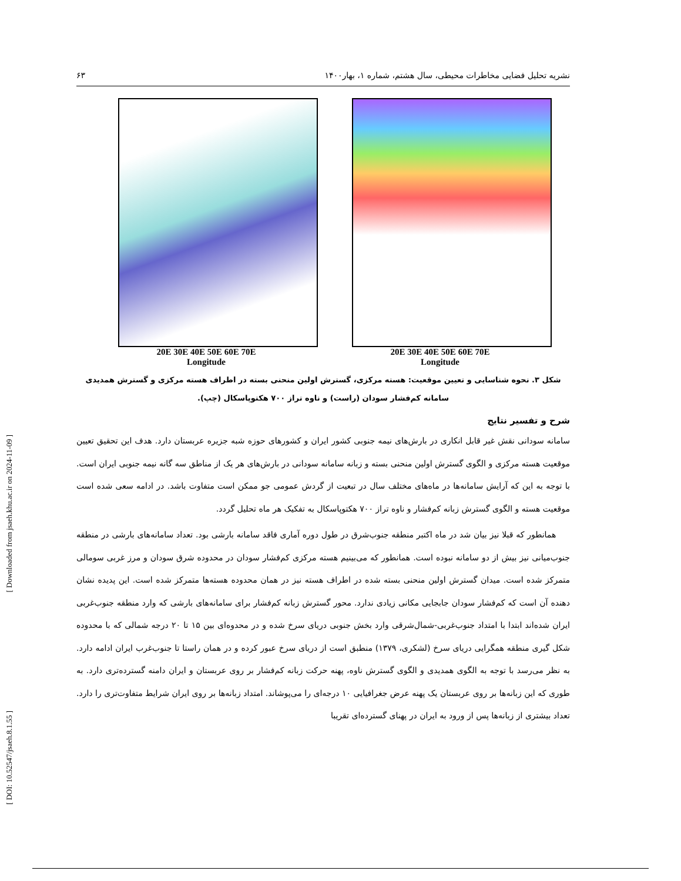[ Downloaded from jsaeh.khu.ac.ir on 2024-11-09 ]
[ DOI: 10.52547/jsaeh.8.1.55 ]
نشریه تحلیل فضایی مخاطرات محیطی، سال هشتم، شماره ۱، بهار۱۴۰۰ ۶۳
20E 30E 40E 50E 60E 70E
Longitude
20E 30E 40E 50E 60E 70E
Longitude
شکل ۳. نحوه شناسایی و تعیین موقعیت: هسته مرکزی، گسترش اولین منحنی بسته در اطراف هسته مرکزی و گسترش همدیدی
سامانه کم‌فشار سودان (راست) و ناوه تراز ۷۰۰ هکتوپاسکال (چپ).
شرح و تفسیر نتایج
سامانه سودانی نقش غیر قابل انکاری در بارش‌های نیمه جنوبی کشور ایران و کشورهای حوزه شبه جزیره عربستان دارد. هدف این تحقیق تعیین موقعیت هسته مرکزی و الگوی گسترش اولین منحنی بسته و زبانه سامانه سودانی در بارش‌های هر یک از مناطق سه گانه نیمه جنوبی ایران است. با توجه به این که آرایش سامانه‌ها در ماه‌های مختلف سال در تبعیت از گردش عمومی جو ممکن است متفاوت باشد. در ادامه سعی شده است موقعیت هسته و الگوی گسترش زبانه کم‌فشار و ناوه تراز ۷۰۰ هکتوپاسکال به تفکیک هر ماه تحلیل گردد.
همانطور که قبلا نیز بیان شد در ماه اکتبر منطقه جنوب‌شرق در طول دوره آماری فاقد سامانه بارشی بود. تعداد سامانه‌های بارشی در منطقه جنوب‌میانی نیز بیش از دو سامانه نبوده است. همانطور که می‌بینیم هسته مرکزی کم‌فشار سودان در محدوده شرق سودان و مرز غربی سومالی متمرکز شده است. میدان گسترش اولین منحنی بسته شده در اطراف هسته نیز در همان محدوده هسته‌ها متمرکز شده است. این پدیده نشان دهنده آن است که کم‌فشار سودان جابجایی مکانی زیادی ندارد. محور گسترش زبانه کم‌فشار برای سامانه‌های بارشی که وارد منطقه جنوب‌غربی ایران شده‌اند ابتدا با امتداد جنوب‌غربی-شمال‌شرقی وارد بخش جنوبی دریای سرخ شده و در محدوه‌ای بین ۱۵ تا ۲۰ درجه شمالی که با محدوده شکل گیری منطقه همگرایی دریای سرخ (لشکری، ۱۳۷۹) منطبق است از دریای سرخ عبور کرده و در همان راستا تا جنوب‌غرب ایران ادامه دارد. به نظر می‌رسد با توجه به الگوی همدیدی و الگوی گسترش ناوه، پهنه حرکت زبانه کم‌فشار بر روی عربستان و ایران دامنه گسترده‌تری دارد. به طوری که این زبانه‌ها بر روی عربستان یک پهنه عرض جغرافیایی ۱۰ درجه‌ای را می‌پوشاند. امتداد زبانه‌ها بر روی ایران شرایط متفاوت‌تری را دارد. تعداد بیشتری از زبانه‌ها پس از ورود به ایران در پهنای گسترده‌ای تقریبا